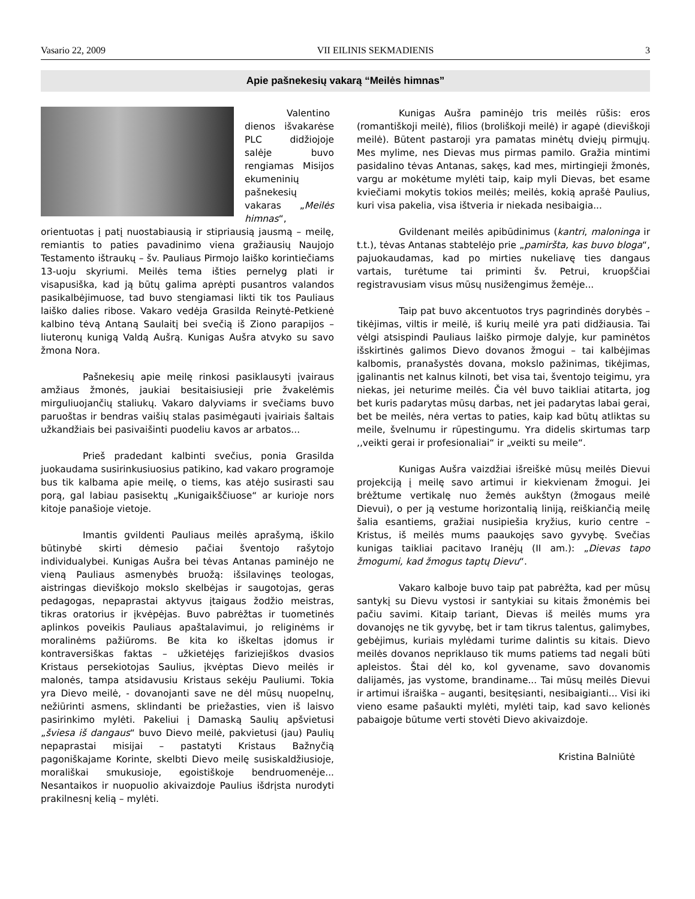Vasario 22, 2009 VII EILINIS SEKMADIENIS 3
Apie pašnekesių vakarą “Meilės himnas”
Valentino dienos išvakarėse PLC didžiojoje salėje buvo rengiamas Misijos ekumeninių pašnekesių vakaras „Meilės himnas“, orientuotas į patį nuostabiausią ir stipriausią jausmą – meilę, remiantis to paties pavadinimo viena gražiausių Naujojo Testamento ištraukų – šv. Pauliaus Pirmojo laiško korintiečiams 13-uoju skyriumi. Meilės tema išties pernelyg plati ir visapusiška, kad ją būtų galima aprėpti pusantros valandos pasikalbėjimuose, tad buvo stengiamasi likti tik tos Pauliaus laiško dalies ribose. Vakaro vedėja Grasilda Reinytė-Petkienė kalbino tėvą Antaną Saulaitį bei svečią iš Ziono parapijos – liuteronų kunigą Valdą Aušrą. Kunigas Aušra atvyko su savo žmona Nora.
Pašnekesių apie meilę rinkosi pasiklausyti įvairaus amžiaus žmonės, jaukiai besitaisiusieji prie žvakelėmis mirguliuojančių staliukų. Vakaro dalyviams ir svečiams buvo paruoštas ir bendras vaišių stalas pasimėgauti įvairiais šaltais užkandžiais bei pasivaišinti puodeliu kavos ar arbatos...
Prieš pradedant kalbinti svečius, ponia Grasilda juokaudama susirinkusiuosius patikino, kad vakaro programoje bus tik kalbama apie meilę, o tiems, kas atėjo susirasti sau porą, gal labiau pasisektų „Kunigaikščiuose“ ar kurioje nors kitoje panašioje vietoje.
Imantis gvildenti Pauliaus meilės aprašymą, iškilo būtinybė skirti dėmesio pačiai šventojo rašytojo individualybei. Kunigas Aušra bei tėvas Antanas paminėjo ne vieną Pauliaus asmenybės bruožą: išsilavinęs teologas, aistringas dieviškojo mokslo skelbėjas ir saugotojas, geras pedagogas, nepaprastai aktyvus įtaigaus žodžio meistras, tikras oratorius ir įkvėpėjas. Buvo pabrėžtas ir tuometinės aplinkos poveikis Pauliaus apaštalavimui, jo religinėms ir moralinėms pažiūroms. Be kita ko iškeltas įdomus ir kontraversiškas faktas – užkietėjęs fariziejiškos dvasios Kristaus persekiotojas Saulius, įkvėptas Dievo meilės ir malonės, tampa atsidavusiu Kristaus sekėju Pauliumi. Tokia yra Dievo meilė, - dovanojanti save ne dėl mūsų nuopelnų, nežiūrinti asmens, sklindanti be priežasties, vien iš laisvo pasirinkimo mylėti. Pakeliui į Damaską Saulių apšvietusi „šviesa iš dangaus“ buvo Dievo meilė, pakvietusi (jau) Paulių nepaprastai misijai – pastatyti Kristaus Bažnyčią pagoniškajame Korinte, skelbti Dievo meilę susiskaldžiusioje, morališkai smukusioje, egoistiškoje bendruomenėje... Nesantaikos ir nuopuolio akivaizdoje Paulius išdrįsta nurodyti prakilnesnį kelią – mylėti.
Kunigas Aušra paminėjo tris meilės rūšis: eros (romantiškoji meilė), filios (broliškoji meilė) ir agapė (dieviškoji meilė). Būtent pastaroji yra pamatas minėtų dviejų pirmųjų. Mes mylime, nes Dievas mus pirmas pamilo. Gražia mintimi pasidalino tėvas Antanas, sakęs, kad mes, mirtingieji žmonės, vargu ar mokėtume mylėti taip, kaip myli Dievas, bet esame kviečiami mokytis tokios meilės; meilės, kokią aprašė Paulius, kuri visa pakelia, visa ištveria ir niekada nesibaigia...
Gvildenant meilės apibūdinimus (kantri, maloninga ir t.t.), tėvas Antanas stabtelėjo prie „pamiršta, kas buvo bloga“, pajuokaudamas, kad po mirties nukeliavę ties dangaus vartais, turėtume tai priminti šv. Petrui, kruopščiai registravusiam visus mūsų nusižengimus žemėje...
Taip pat buvo akcentuotos trys pagrindinės dorybės – tikėjimas, viltis ir meilė, iš kurių meilė yra pati didžiausia. Tai vėlgi atsispindi Pauliaus laiško pirmoje dalyje, kur paminėtos išskirtinės galimos Dievo dovanos žmogui – tai kalbėjimas kalbomis, pranašystės dovana, mokslo pažinimas, tikėjimas, įgalinantis net kalnus kilnoti, bet visa tai, šventojo teigimu, yra niekas, jei neturime meilės. Čia vėl buvo taikliai atitarta, jog bet kuris padarytas mūsų darbas, net jei padarytas labai gerai, bet be meilės, nėra vertas to paties, kaip kad būtų atliktas su meile, švelnumu ir rūpestingumu. Yra didelis skirtumas tarp ,,veikti gerai ir profesionaliai“ ir „veikti su meile“.
Kunigas Aušra vaizdžiai išreiškė mūsų meilės Dievui projekciją į meilę savo artimui ir kiekvienam žmogui. Jei brėžtume vertikalę nuo žemės aukštyn (žmogaus meilė Dievui), o per ją vestume horizontalią liniją, reiškiančią meilę šalia esantiems, gražiai nusipiešia kryžius, kurio centre – Kristus, iš meilės mums paaukojęs savo gyvybę. Svečias kunigas taikliai pacitavo Iranėjų (II am.): „Dievas tapo žmogumi, kad žmogus taptų Dievu“.
Vakaro kalboje buvo taip pat pabrėžta, kad per mūsų santykį su Dievu vystosi ir santykiai su kitais žmonėmis bei pačiu savimi. Kitaip tariant, Dievas iš meilės mums yra dovanojęs ne tik gyvybę, bet ir tam tikrus talentus, galimybes, gebėjimus, kuriais mylėdami turime dalintis su kitais. Dievo meilės dovanos nepriklauso tik mums patiems tad negali būti apleistos. Štai dėl ko, kol gyvename, savo dovanomis dalijamės, jas vystome, brandiname... Tai mūsų meilės Dievui ir artimui išraiška – auganti, besitęsianti, nesibaigianti... Visi iki vieno esame pašaukti mylėti, mylėti taip, kad savo kelionės pabaigoje būtume verti stovėti Dievo akivaizdoje.
Kristina Balniūtė